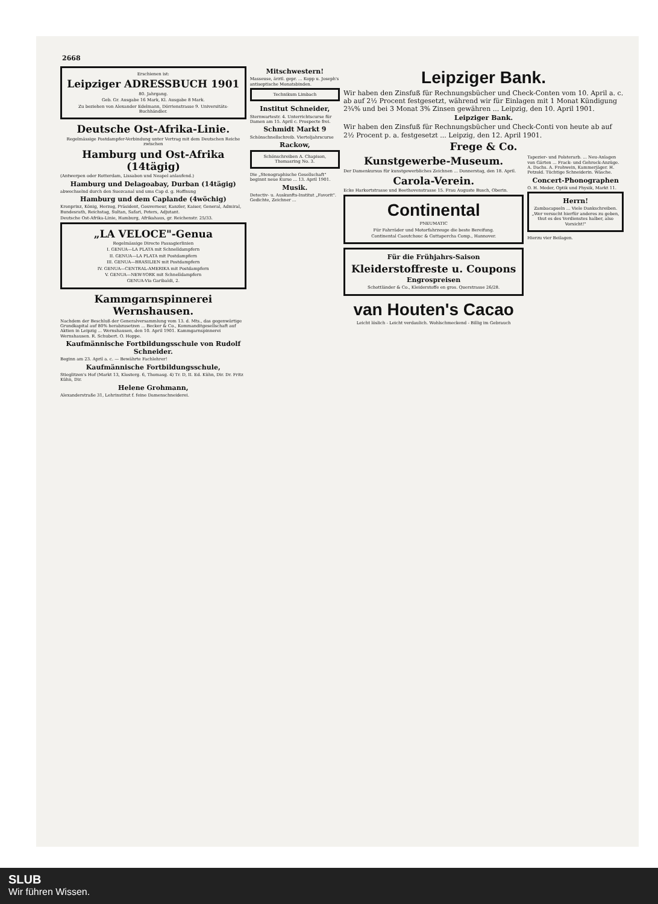2668
Erschienen ist:
Leipziger ADRESSBUCH 1901
80. Jahrgang.
Geb. Gr. Ausgabe 16 Mark, Kl. Ausgabe 8 Mark.
Zu beziehen von Alexander Edelmann, Dörrienstrasse 9. Universitäts-Buchhändler.
Deutsche Ost-Afrika-Linie.
Regelmässige Postdampfer-Verbindung unter Vertrag mit dem Deutschen Reiche zwischen
Hamburg und Ost-Afrika (14tägig)
(Antwerpen oder Rotterdam, Lissabon und Neapel anlaufend.)
Hamburg und Delagoabay, Durban (14tägig)
abwechselnd durch den Suezcanal und ums Cap d. g. Hoffnung
Hamburg und dem Caplande (4wöchig)
Kronprinz, König, Herzog, Präsident, Gouverneur, Kanzler, Kaiser, General, Admiral, Bundesrath, Reichstag, Sultan, Safari, Peters, Adjutant.
Deutsche Ost-Afrika-Linie, Hamburg, Afrikahaus, gr. Reichenstr. 25/33.
„LA VELOCE"-Genua
Regelmässige Directe Passagierlinien
I. GENUA—LA PLATA mit Schnelldampfern
II. GENUA—LA PLATA mit Postdampfern
III. GENUA—BRASILIEN mit Postdampfern
IV. GENUA—CENTRAL-AMERIKA mit Postdampfern
V. GENUA—NEW-YORK mit Schnelldampfern
GENUA-Via Garibaldi, 2.
Kammgarnspinnerei Wernshausen.
Nachdem der Beschluß der Generalversammlung vom 13. d. Mts., das gegenwärtige Grundkapital auf 80% herabzusetzen ... Becker & Co., Kommanditgesellschaft auf Aktien in Leipzig ... Wernshausen, den 10. April 1901. Kammgarnspinnerei Wernshausen. R. Schubert. O. Hoppe.
Kaufmännische Fortbildungsschule von Rudolf Schneider.
Beginn am 23. April a. c. — Bewährte Fachlehrer!
Kaufmännische Fortbildungsschule,
Stieglitzen's Hof (Markt 13, Klosterg. 6, Thomasg. 4) Tr. D, II. Ed. Kühn, Dir. Dr. Fritz Kühn, Dir.
Helene Grohmann,
Alexanderstraße 31, Lehrinstitut f. feine Damenschneiderei.
Mitschwestern!
Masseuse, ärztl. gepr. ... Kopp u. Joseph's antiseptische Monatsbinden.
Technikum Limbach
Institut Schneider,
Sternwartestr. 4. Unterrichtscurse für Damen am 15. April c. Prospecte frei.
Schmidt Markt 9
Schönschnellschreib. Vierteljahrscurse
Rackow,
Schönschreiben A. Chapison, Thomasring No. 3.
Die „Stenographische Gesellschaft" beginnt neue Kurse ... 13. April 1901.
Musik.
Detectiv- u. Auskunfts-Institut „Favorit". Gedichte, Zeichner ...
Leipziger Bank.
Wir haben den Zinsfuß für Rechnungsbücher und Check-Conten vom 10. April a. c. ab auf 2½ Procent festgesetzt, während wir für Einlagen mit 1 Monat Kündigung 2¾% und bei 3 Monat 3% Zinsen gewähren ... Leipzig, den 10. April 1901.
Leipziger Bank.
Wir haben den Zinsfuß für Rechnungsbücher und Check-Conti von heute ab auf 2½ Procent p. a. festgesetzt ... Leipzig, den 12. April 1901.
Frege & Co.
Kunstgewerbe-Museum.
Der Damenkursus für kunstgewerbliches Zeichnen ... Donnerstag, den 18. April.
Carola-Verein.
Ecke Harkortstrasse und Beethovenstrasse 15. Frau Auguste Busch, Oberin.
Continental
PNEUMATIC
Für Fahrräder und Motorfahrzeuge die beste Bereifung.
Continental Caoutchouc & Guttapercha Comp., Hannover.
Für die Frühjahrs-Saison
Kleiderstoffreste u. Coupons
Engrospreisen
Schottländer & Co., Kleiderstoffe en gros. Querstrasse 26/28.
van Houten's Cacao
Leicht löslich - Leicht verdaulich. Wohlschmeckend - Billig im Gebrauch
Tapezier- und Polsterarb. ... Neu-Anlagen von Gärten ... Frack- und Gehrock-Anzüge. A. Dachs. A. Frohwein, Kammerjäger. H. Petzold. Tüchtige Schneiderin. Wäsche.
Concert-Phonographen
O. H. Meder, Optik und Physik, Markt 11.
Herrn!
Zambacapseln ... Viele Dankschreiben. „Wer versucht hierfür anderes zu geben, thut es des Verdienstes halber, also Vorsicht!"
Hierzu vier Beilagen.
SLUB
Wir führen Wissen.